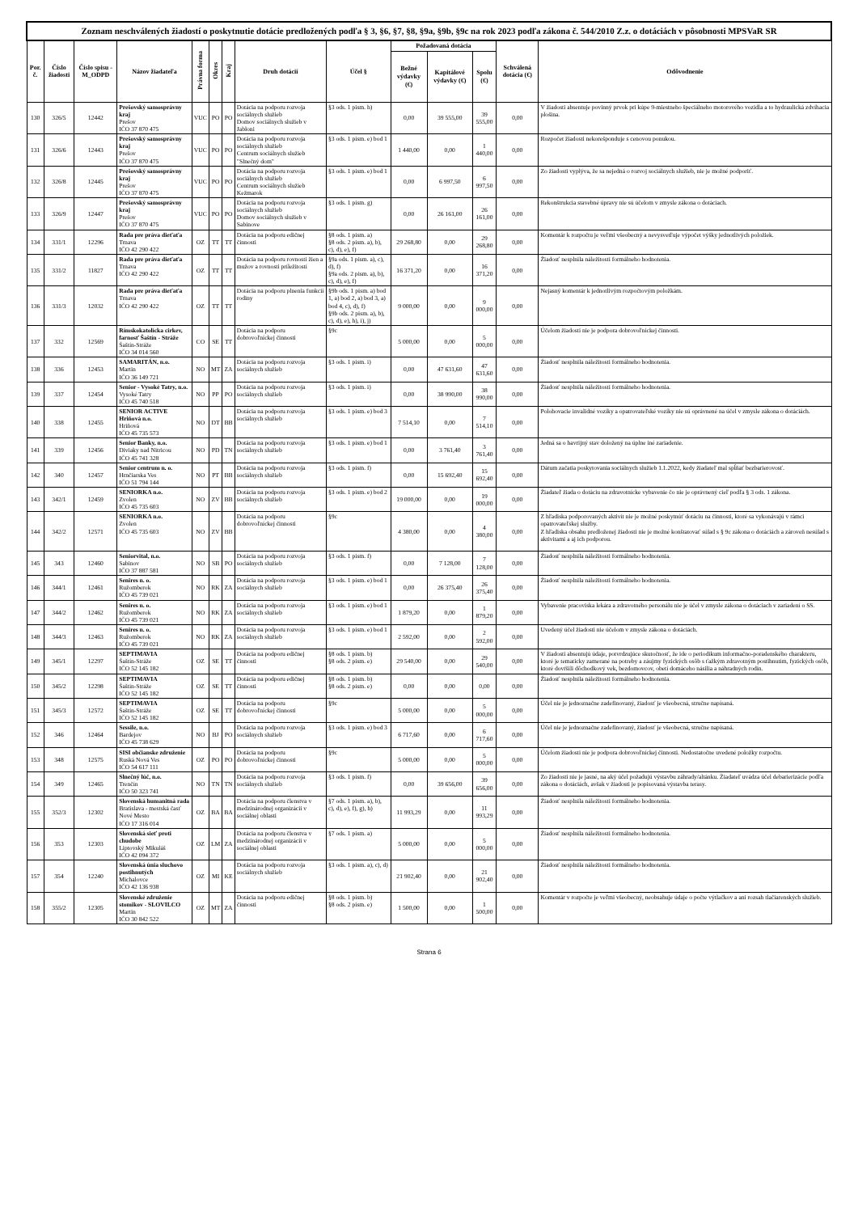| Zoznam neschválených žiadostí o poskytnutie dotácie predložených podľa § 3, §6, §7, §8, §9a, §9b, §9c na rok 2023 podľa zákona č. 544/2010 Z.z. o dotáciách v pôsobnosti MPSVaR SR | | | | | | | | | | | | | |
| Por. č. | Číslo žiadosti | Číslo spisu -M_ODPD | Názov žiadateľa | Právna forma | Okres | Kraj | Druh dotácií | Účel § | Požadovaná dotácia | | | Schválená dotácia (€) | Odôvodnenie |
| | | | | | | | | | Bežné výdavky (€) | Kapitálové výdavky (€) | Spolu (€) | | |
| 130 | 326/5 | 12442 | Prešovský samosprávny kraj Prešov IČO 37 870 475 | VUC | PO | PO | Dotácia na podporu rozvoja sociálnych služieb Domov sociálnych služieb v Jabloni | §3 ods. 1 pism. h) | 0,00 | 39 555,00 | 39 555,00 | 0,00 | V žiadosti absentuje povinný prvok pri kúpe 9-miestneho špeciálneho motorového vozidla a to hydraulická zdvíhacia plošina. |
| 131 | 326/6 | 12443 | Prešovský samosprávny kraj Prešov IČO 37 870 475 | VUC | PO | PO | Dotácia na podporu rozvoja sociálnych služieb Centrum sociálnych služieb "Slnečný dom" | §3 ods. 1 pism. e) bod 1 | 1 440,00 | 0,00 | 1 440,00 | 0,00 | Rozpočet žiadosti nekorešponduje s cenovou ponukou. |
| 132 | 326/8 | 12445 | Prešovský samosprávny kraj Prešov IČO 37 870 475 | VUC | PO | PO | Dotácia na podporu rozvoja sociálnych služieb Centrum sociálnych služieb Kežmarok | §3 ods. 1 pism. e) bod 1 | 0,00 | 6 997,50 | 6 997,50 | 0,00 | Zo žiadosti vyplýva, že sa nejedná o rozvoj sociálnych služieb, nie je možné podporiť. |
| 133 | 326/9 | 12447 | Prešovský samosprávny kraj Prešov IČO 37 870 475 | VUC | PO | PO | Dotácia na podporu rozvoja sociálnych služieb Domov sociálnych služieb v Sabinove | §3 ods. 1 pism. g) | 0,00 | 26 161,00 | 26 161,00 | 0,00 | Rekonštrukcia stavebné úpravy nie sú účelom v zmysle zákona o dotáciach. |
| 134 | 331/1 | 12296 | Rada pre práva dieťaťa Trnava IČO 42 290 422 | OZ | TT | TT | Dotácia na podporu edičnej činnosti | §8 ods. 1 pism. a) §8 ods. 2 pism. a), b), c), d), e), f) | 29 268,80 | 0,00 | 29 268,80 | 0,00 | Komentár k rozpočtu je veľmi všeobecný a nevysvetľuje výpočet výšky jednotlivých položiek. |
| 135 | 331/2 | 11827 | Rada pre práva dieťaťa Trnava IČO 42 290 422 | OZ | TT | TT | Dotácia na podporu rovnosti žien a mužov a rovnosti príležitostí | §9a ods. 1 pism. a), c), d), f) §9a ods. 2 pism. a), b), c), d), e), f) | 16 371,20 | 0,00 | 16 371,20 | 0,00 | Žiadosť nesplnila náležitosti formálneho hodnotenia. |
| 136 | 331/3 | 12032 | Rada pre práva dieťaťa Trnava IČO 42 290 422 | OZ | TT | TT | Dotácia na podporu plnenia funkcií rodiny | §9b ods. 1 pism. a) bod 1, a) bod 2, a) bod 3, a) bod 4, c), d), f) §9b ods. 2 pism. a), b), c), d), e), h), i), j) | 9 000,00 | 0,00 | 9 000,00 | 0,00 | Nejasný komentár k jednotlivým rozpočtovým položkám. |
| 137 | 332 | 12569 | Rímskokatolícka cirkev, farnosť Šaštín - Stráže Šaštín-Stráže IČO 34 014 560 | CO | SE | TT | Dotácia na podporu dobrovoľníckej činnosti | §9c | 5 000,00 | 0,00 | 5 000,00 | 0,00 | Účelom žiadosti nie je podpora dobrovoľníckej činnosti. |
| 138 | 336 | 12453 | SAMARITÁN, n.o. Martin IČO 36 149 721 | NO | MT | ZA | Dotácia na podporu rozvoja sociálnych služieb | §3 ods. 1 pism. i) | 0,00 | 47 631,60 | 47 631,60 | 0,00 | Žiadosť nesplnila náležitosti formálneho hodnotenia. |
| 139 | 337 | 12454 | Senior - Vysoké Tatry, n.o. Vysoké Tatry IČO 45 740 518 | NO | PP | PO | Dotácia na podporu rozvoja sociálnych služieb | §3 ods. 1 pism. i) | 0,00 | 38 990,00 | 38 990,00 | 0,00 | Žiadosť nesplnila náležitosti formálneho hodnotenia. |
| 140 | 338 | 12455 | SENIOR ACTIVE Hriňová n.o. Hriňová IČO 45 735 573 | NO | DT | BB | Dotácia na podporu rozvoja sociálnych služieb | §3 ods. 1 pism. e) bod 3 | 7 514,10 | 0,00 | 7 514,10 | 0,00 | Polohovacie invalidné vozíky a opatrovateľské vozíky nie sú oprávnené na účel v zmysle zákona o dotáciách. |
| 141 | 339 | 12456 | Senior Banky, n.o. Diviaky nad Nitricou IČO 45 741 328 | NO | PD | TN | Dotácia na podporu rozvoja sociálnych služieb | §3 ods. 1 pism. e) bod 1 | 0,00 | 3 761,40 | 3 761,40 | 0,00 | Jedná sa o havrijný stav doložený na úplne iné zariadenie. |
| 142 | 340 | 12457 | Senior centrum n. o. Hrnčiarska Ves IČO 51 794 144 | NO | PT | BB | Dotácia na podporu rozvoja sociálnych služieb | §3 ods. 1 pism. f) | 0,00 | 15 692,40 | 15 692,40 | 0,00 | Dátum začatia poskytovania sociálnych služieb 1.1.2022, kedy žiadateľ mal spĺňať bezbarierovosť. |
| 143 | 342/1 | 12459 | SENIORKA n.o. Zvolen IČO 45 735 603 | NO | ZV | BB | Dotácia na podporu rozvoja sociálnych služieb | §3 ods. 1 pism. e) bod 2 | 19 000,00 | 0,00 | 19 000,00 | 0,00 | Žiadateľ žiada o dotáciu na zdravotnícke vybavenie čo nie je oprávnený cieľ podľa § 3 ods. 1 zákona. |
| 144 | 342/2 | 12571 | SENIORKA n.o. Zvolen IČO 45 735 603 | NO | ZV | BB | Dotácia na podporu dobrovoľníckej činnosti | §9c | 4 380,00 | 0,00 | 4 380,00 | 0,00 | Z hľadiska podporovaných aktivít nie je možné poskytnúť dotáciu na činnosti, ktoré sa vykonávajú v rámci opatrovateľskej služby. Z hľadiska obsahu predloženej žiadosti nie je možné konštatovať súlad s § 9c zákona o dotáciách a zároveň nesúlad s aktivitami a aj ich podporou. |
| 145 | 343 | 12460 | Seniorvital, n.o. Sabinov IČO 37 887 581 | NO | SB | PO | Dotácia na podporu rozvoja sociálnych služieb | §3 ods. 1 pism. f) | 0,00 | 7 128,00 | 7 128,00 | 0,00 | Žiadosť nesplnila náležitosti formálneho hodnotenia. |
| 146 | 344/1 | 12461 | Senires n. o. Ružomberok IČO 45 739 021 | NO | RK | ZA | Dotácia na podporu rozvoja sociálnych služieb | §3 ods. 1 pism. e) bod 1 | 0,00 | 26 375,40 | 26 375,40 | 0,00 | Žiadosť nesplnila náležitosti formálneho hodnotenia. |
| 147 | 344/2 | 12462 | Senires n. o. Ružomberok IČO 45 739 021 | NO | RK | ZA | Dotácia na podporu rozvoja sociálnych služieb | §3 ods. 1 pism. e) bod 1 | 1 879,20 | 0,00 | 1 879,20 | 0,00 | Vybavenie pracoviska lekára a zdravotného personálu nie je účel v zmysle zákona o dotáciach v zariadení o SS. |
| 148 | 344/3 | 12463 | Senires n. o. Ružomberok IČO 45 739 021 | NO | RK | ZA | Dotácia na podporu rozvoja sociálnych služieb | §3 ods. 1 pism. e) bod 1 | 2 592,00 | 0,00 | 2 592,00 | 0,00 | Uvedený účel žiadosti nie účelom v zmysle zákona o dotáciách. |
| 149 | 345/1 | 12297 | SEPTIMAVIA Šaštín-Stráže IČO 52 145 182 | OZ | SE | TT | Dotácia na podporu edičnej činnosti | §8 ods. 1 pism. b) §8 ods. 2 pism. e) | 29 540,00 | 0,00 | 29 540,00 | 0,00 | V žiadosti absentujú údaje, potvrdzujúce skutočnosť, že ide o periodikum informačno-poradenského charakteru, ktoré je tematicky zamerané na potreby a záujmy fyzických osôb s ťažkým zdravotným postihnutím, fyzických osôb, ktoré dovŕšili dôchodkový vek, bezdomovcov, obetí domáceho násilia a náhradných rodín. |
| 150 | 345/2 | 12298 | SEPTIMAVIA Šaštín-Stráže IČO 52 145 182 | OZ | SE | TT | Dotácia na podporu edičnej činnosti | §8 ods. 1 pism. b) §8 ods. 2 pism. e) | 0,00 | 0,00 | 0,00 | 0,00 | Žiadosť nesplnila náležitosti formálneho hodnotenia. |
| 151 | 345/3 | 12572 | SEPTIMAVIA Šaštín-Stráže IČO 52 145 182 | OZ | SE | TT | Dotácia na podporu dobrovoľníckej činnosti | §9c | 5 000,00 | 0,00 | 5 000,00 | 0,00 | Účel nie je jednoznačne zadefinovaný, žiadosť je všeobecná, stručne napísaná. |
| 152 | 346 | 12464 | Sessile, n.o. Bardejov IČO 45 738 629 | NO | BJ | PO | Dotácia na podporu rozvoja sociálnych služieb | §3 ods. 1 pism. e) bod 3 | 6 717,60 | 0,00 | 6 717,60 | 0,00 | Účel nie je jednoznačne zadefinovaný, žiadosť je všeobecná, stručne napísaná. |
| 153 | 348 | 12575 | SISI občianske združenie Ruská Nová Ves IČO 54 617 111 | OZ | PO | PO | Dotácia na podporu dobrovoľníckej činnosti | §9c | 5 000,00 | 0,00 | 5 000,00 | 0,00 | Účelom žiadosti nie je podpora dobrovoľníckej činnosti. Nedostatočne uvedené položky rozpočtu. |
| 154 | 349 | 12465 | Slnečný lúč, n.o. Trenčín IČO 50 323 741 | NO | TN | TN | Dotácia na podporu rozvoja sociálnych služieb | §3 ods. 1 pism. f) | 0,00 | 39 656,00 | 39 656,00 | 0,00 | Zo žiadosti nie je jasné, na aký účel požadujú výstavbu záhrady/altánku. Žiadateľ uvádza účel debarierizácie podľa zákona o dotáciách, avšak v žiadosti je popisovaná výstavba terasy. |
| 155 | 352/3 | 12302 | Slovenská humanitná rada Bratislava - mestská časť Nové Mesto IČO 17 316 014 | OZ | BA | BA | Dotácia na podporu členstva v medzinárodnej organizácii v sociálnej oblasti | §7 ods. 1 pism. a), b), c), d), e), f), g), h) | 11 993,29 | 0,00 | 11 993,29 | 0,00 | Žiadosť nesplnila náležitosti formálneho hodnotenia. |
| 156 | 353 | 12303 | Slovenská sieť proti chudobe Liptovský Mikuláš IČO 42 094 372 | OZ | LM | ZA | Dotácia na podporu členstva v medzinárodnej organizácii v sociálnej oblasti | §7 ods. 1 pism. a) | 5 000,00 | 0,00 | 5 000,00 | 0,00 | Žiadosť nesplnila náležitosti formálneho hodnotenia. |
| 157 | 354 | 12240 | Slovenská únia sluchovo postihnutých Michalovce IČO 42 136 938 | OZ | MI | KE | Dotácia na podporu rozvoja sociálnych služieb | §3 ods. 1 pism. a), c), d) | 21 902,40 | 0,00 | 21 902,40 | 0,00 | Žiadosť nesplnila náležitosti formálneho hodnotenia. |
| 158 | 355/2 | 12305 | Slovenské združenie stomikov - SLOVILCO Martin IČO 30 842 522 | OZ | MT | ZA | Dotácia na podporu edičnej činnosti | §8 ods. 1 pism. b) §8 ods. 2 pism. e) | 1 500,00 | 0,00 | 1 500,00 | 0,00 | Komentár v rozpočte je veľmi všeobecný, neobsahuje údaje o počte výtlačkov a ani rozsah tlačiarenských služieb. |
Strana 6